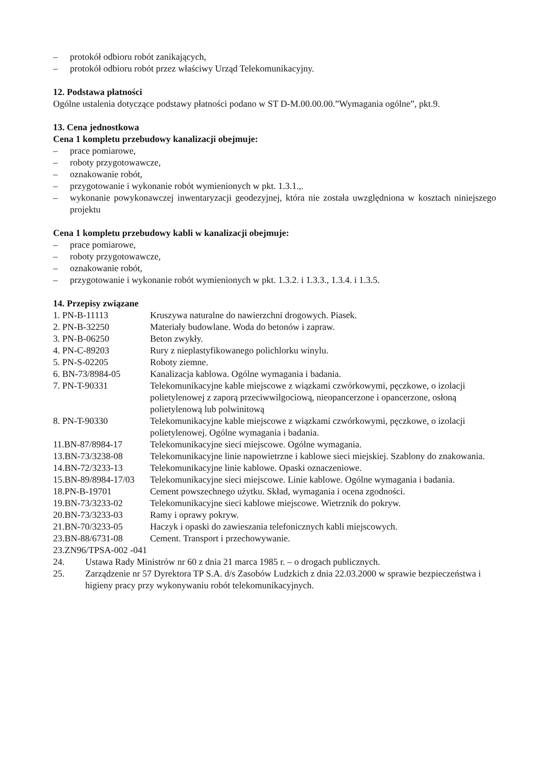– protokół odbioru robót zanikających,
– protokół odbioru robót przez właściwy Urząd Telekomunikacyjny.
12. Podstawa płatności
Ogólne ustalenia dotyczące podstawy płatności podano w ST D-M.00.00.00.”Wymagania ogólne”, pkt.9.
13. Cena jednostkowa
Cena 1 kompletu przebudowy kanalizacji obejmuje:
– prace pomiarowe,
– roboty przygotowawcze,
– oznakowanie robót,
– przygotowanie i wykonanie robót wymienionych w pkt. 1.3.1.,.
– wykonanie powykonawczej inwentaryzacji geodezyjnej, która nie została uwzględniona w kosztach niniejszego projektu
Cena 1 kompletu przebudowy kabli w kanalizacji obejmuje:
– prace pomiarowe,
– roboty przygotowawcze,
– oznakowanie robót,
– przygotowanie i wykonanie robót wymienionych w pkt. 1.3.2. i 1.3.3., 1.3.4. i 1.3.5.
14. Przepisy związane
| 1. PN-B-11113 | Kruszywa naturalne do nawierzchni drogowych. Piasek. |
| 2. PN-B-32250 | Materiały budowlane. Woda do betonów i zapraw. |
| 3. PN-B-06250 | Beton zwykły. |
| 4. PN-C-89203 | Rury z nieplastyfikowanego polichlorku winylu. |
| 5. PN-S-02205 | Roboty ziemne. |
| 6. BN-73/8984-05 | Kanalizacja kablowa. Ogólne wymagania i badania. |
| 7. PN-T-90331 | Telekomunikacyjne kable miejscowe z wiązkami czwórkowymi, pęczkowe, o izolacji polietylenowej z zaporą przeciwwilgociową, nieopancerzone i opancerzone, osłoną polietylenową lub polwinitową |
| 8. PN-T-90330 | Telekomunikacyjne kable miejscowe z wiązkami czwórkowymi, pęczkowe, o izolacji polietylenowej. Ogólne wymagania i badania. |
| 11.BN-87/8984-17 | Telekomunikacyjne sieci miejscowe. Ogólne wymagania. |
| 13.BN-73/3238-08 | Telekomunikacyjne linie napowietrzne i kablowe sieci miejskiej. Szablony do znakowania. |
| 14.BN-72/3233-13 | Telekomunikacyjne linie kablowe. Opaski oznaczeniowe. |
| 15.BN-89/8984-17/03 | Telekomunikacyjne sieci miejscowe. Linie kablowe. Ogólne wymagania i badania. |
| 18.PN-B-19701 | Cement powszechnego użytku. Skład, wymagania i ocena zgodności. |
| 19.BN-73/3233-02 | Telekomunikacyjne sieci kablowe miejscowe. Wietrznik do pokryw. |
| 20.BN-73/3233-03 | Ramy i oprawy pokryw. |
| 21.BN-70/3233-05 | Haczyk i opaski do zawieszania telefonicznych kabli miejscowych. |
| 23.BN-88/6731-08 | Cement. Transport i przechowywanie. |
| 23.ZN96/TPSA-002 -041 | |
24. Ustawa Rady Ministrów nr 60 z dnia 21 marca 1985 r. – o drogach publicznych.
25. Zarządzenie nr 57 Dyrektora TP S.A. d/s Zasobów Ludzkich z dnia 22.03.2000 w sprawie bezpieczeństwa i higieny pracy przy wykonywaniu robót telekomunikacyjnych.